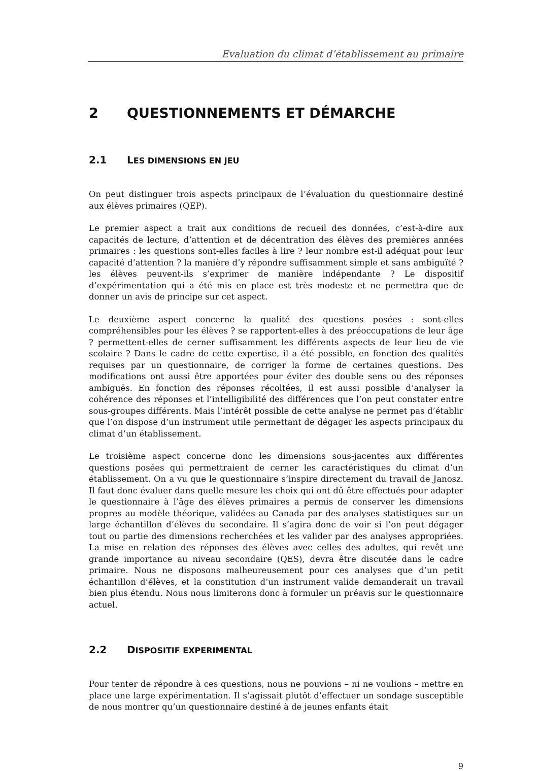Evaluation du climat d’établissement au primaire
2 QUESTIONNEMENTS ET DÉMARCHE
2.1 LES DIMENSIONS EN JEU
On peut distinguer trois aspects principaux de l’évaluation du questionnaire destiné aux élèves primaires (QEP).
Le premier aspect a trait aux conditions de recueil des données, c’est-à-dire aux capacités de lecture, d’attention et de décentration des élèves des premières années primaires : les questions sont-elles faciles à lire ? leur nombre est-il adéquat pour leur capacité d’attention ? la manière d’y répondre suffisamment simple et sans ambiguïté ? les élèves peuvent-ils s’exprimer de manière indépendante ? Le dispositif d’expérimentation qui a été mis en place est très modeste et ne permettra que de donner un avis de principe sur cet aspect.
Le deuxième aspect concerne la qualité des questions posées : sont-elles compréhensibles pour les élèves ? se rapportent-elles à des préoccupations de leur âge ? permettent-elles de cerner suffisamment les différents aspects de leur lieu de vie scolaire ? Dans le cadre de cette expertise, il a été possible, en fonction des qualités requises par un questionnaire, de corriger la forme de certaines questions. Des modifications ont aussi être apportées pour éviter des double sens ou des réponses ambiguës. En fonction des réponses récoltées, il est aussi possible d’analyser la cohérence des réponses et l’intelligibilité des différences que l’on peut constater entre sous-groupes différents. Mais l’intérêt possible de cette analyse ne permet pas d’établir que l’on dispose d’un instrument utile permettant de dégager les aspects principaux du climat d’un établissement.
Le troisième aspect concerne donc les dimensions sous-jacentes aux différentes questions posées qui permettraient de cerner les caractéristiques du climat d’un établissement. On a vu que le questionnaire s’inspire directement du travail de Janosz. Il faut donc évaluer dans quelle mesure les choix qui ont dû être effectués pour adapter le questionnaire à l’âge des élèves primaires a permis de conserver les dimensions propres au modèle théorique, validées au Canada par des analyses statistiques sur un large échantillon d’élèves du secondaire. Il s’agira donc de voir si l’on peut dégager tout ou partie des dimensions recherchées et les valider par des analyses appropriées. La mise en relation des réponses des élèves avec celles des adultes, qui revêt une grande importance au niveau secondaire (QES), devra être discutée dans le cadre primaire. Nous ne disposons malheureusement pour ces analyses que d’un petit échantillon d’élèves, et la constitution d’un instrument valide demanderait un travail bien plus étendu. Nous nous limiterons donc à formuler un préavis sur le questionnaire actuel.
2.2 DISPOSITIF EXPERIMENTAL
Pour tenter de répondre à ces questions, nous ne pouvions – ni ne voulions – mettre en place une large expérimentation. Il s’agissait plutôt d’effectuer un sondage susceptible de nous montrer qu’un questionnaire destiné à de jeunes enfants était
9